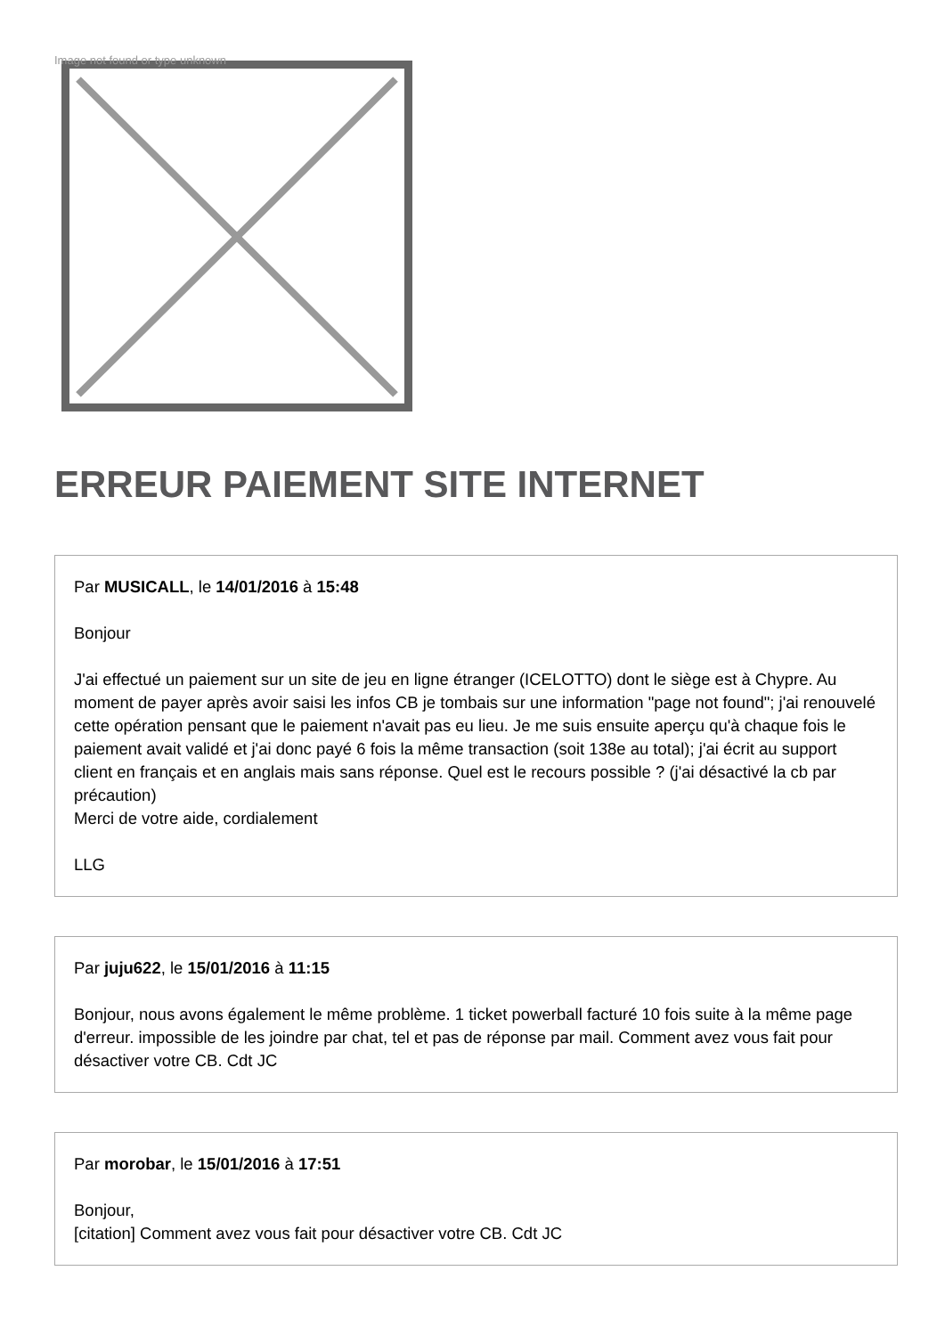Image not found or type unknown
ERREUR PAIEMENT SITE INTERNET
Par MUSICALL, le 14/01/2016 à 15:48
Bonjour
J'ai effectué un paiement sur un site de jeu en ligne étranger (ICELOTTO) dont le siège est à Chypre. Au moment de payer après avoir saisi les infos CB je tombais sur une information "page not found"; j'ai renouvelé cette opération pensant que le paiement n'avait pas eu lieu. Je me suis ensuite aperçu qu'à chaque fois le paiement avait validé et j'ai donc payé 6 fois la même transaction (soit 138e au total); j'ai écrit au support client en français et en anglais mais sans réponse. Quel est le recours possible ? (j'ai désactivé la cb par précaution)
Merci de votre aide, cordialement
LLG
Par juju622, le 15/01/2016 à 11:15
Bonjour, nous avons également le même problème. 1 ticket powerball facturé 10 fois suite à la même page d'erreur. impossible de les joindre par chat, tel et pas de réponse par mail. Comment avez vous fait pour désactiver votre CB. Cdt JC
Par morobar, le 15/01/2016 à 17:51
Bonjour,
[citation] Comment avez vous fait pour désactiver votre CB. Cdt JC